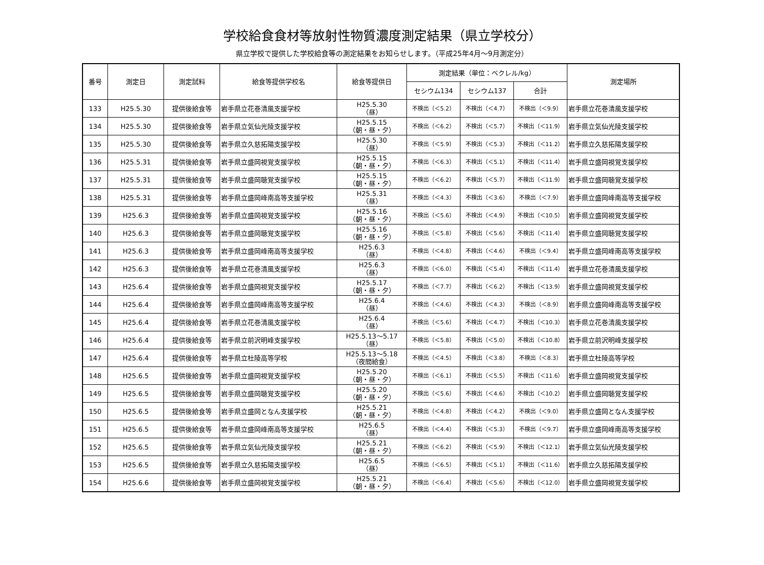学校給食食材等放射性物質濃度測定結果（県立学校分）
県立学校で提供した学校給食等の測定結果をお知らせします。（平成25年4月～9月測定分）
| 番号 | 測定日 | 測定試料 | 給食等提供学校名 | 給食等提供日 | 測定結果（単位：ベクレル/kg） | | | 測定場所 |
| --- | --- | --- | --- | --- | --- | --- | --- | --- |
| | | | | | セシウム134 | セシウム137 | 合計 | |
| 133 | H25.5.30 | 提供後給食等 | 岩手県立花巻清風支援学校 | H25.5.30 （昼） | 不検出（＜5.2） | 不検出（＜4.7） | 不検出（＜9.9） | 岩手県立花巻清風支援学校 |
| 134 | H25.5.30 | 提供後給食等 | 岩手県立気仙光陵支援学校 | H25.5.15 （朝・昼・夕） | 不検出（＜6.2） | 不検出（＜5.7） | 不検出（＜11.9） | 岩手県立気仙光陵支援学校 |
| 135 | H25.5.30 | 提供後給食等 | 岩手県立久慈拓陽支援学校 | H25.5.30 （昼） | 不検出（＜5.9） | 不検出（＜5.3） | 不検出（＜11.2） | 岩手県立久慈拓陽支援学校 |
| 136 | H25.5.31 | 提供後給食等 | 岩手県立盛岡視覚支援学校 | H25.5.15 （朝・昼・夕） | 不検出（＜6.3） | 不検出（＜5.1） | 不検出（＜11.4） | 岩手県立盛岡視覚支援学校 |
| 137 | H25.5.31 | 提供後給食等 | 岩手県立盛岡聴覚支援学校 | H25.5.15 （朝・昼・夕） | 不検出（＜6.2） | 不検出（＜5.7） | 不検出（＜11.9） | 岩手県立盛岡聴覚支援学校 |
| 138 | H25.5.31 | 提供後給食等 | 岩手県立盛岡峰南高等支援学校 | H25.5.31 （昼） | 不検出（＜4.3） | 不検出（＜3.6） | 不検出（＜7.9） | 岩手県立盛岡峰南高等支援学校 |
| 139 | H25.6.3 | 提供後給食等 | 岩手県立盛岡視覚支援学校 | H25.5.16 （朝・昼・夕） | 不検出（＜5.6） | 不検出（＜4.9） | 不検出（＜10.5） | 岩手県立盛岡視覚支援学校 |
| 140 | H25.6.3 | 提供後給食等 | 岩手県立盛岡聴覚支援学校 | H25.5.16 （朝・昼・夕） | 不検出（＜5.8） | 不検出（＜5.6） | 不検出（＜11.4） | 岩手県立盛岡聴覚支援学校 |
| 141 | H25.6.3 | 提供後給食等 | 岩手県立盛岡峰南高等支援学校 | H25.6.3 （昼） | 不検出（＜4.8） | 不検出（＜4.6） | 不検出（＜9.4） | 岩手県立盛岡峰南高等支援学校 |
| 142 | H25.6.3 | 提供後給食等 | 岩手県立花巻清風支援学校 | H25.6.3 （昼） | 不検出（＜6.0） | 不検出（＜5.4） | 不検出（＜11.4） | 岩手県立花巻清風支援学校 |
| 143 | H25.6.4 | 提供後給食等 | 岩手県立盛岡視覚支援学校 | H25.5.17 （朝・昼・夕） | 不検出（＜7.7） | 不検出（＜6.2） | 不検出（＜13.9） | 岩手県立盛岡視覚支援学校 |
| 144 | H25.6.4 | 提供後給食等 | 岩手県立盛岡峰南高等支援学校 | H25.6.4 （昼） | 不検出（＜4.6） | 不検出（＜4.3） | 不検出（＜8.9） | 岩手県立盛岡峰南高等支援学校 |
| 145 | H25.6.4 | 提供後給食等 | 岩手県立花巻清風支援学校 | H25.6.4 （昼） | 不検出（＜5.6） | 不検出（＜4.7） | 不検出（＜10.3） | 岩手県立花巻清風支援学校 |
| 146 | H25.6.4 | 提供後給食等 | 岩手県立前沢明峰支援学校 | H25.5.13～5.17 （昼） | 不検出（＜5.8） | 不検出（＜5.0） | 不検出（＜10.8） | 岩手県立前沢明峰支援学校 |
| 147 | H25.6.4 | 提供後給食等 | 岩手県立杜陵高等学校 | H25.5.13～5.18 （夜間給食） | 不検出（＜4.5） | 不検出（＜3.8） | 不検出（＜8.3） | 岩手県立杜陵高等学校 |
| 148 | H25.6.5 | 提供後給食等 | 岩手県立盛岡視覚支援学校 | H25.5.20 （朝・昼・夕） | 不検出（＜6.1） | 不検出（＜5.5） | 不検出（＜11.6） | 岩手県立盛岡視覚支援学校 |
| 149 | H25.6.5 | 提供後給食等 | 岩手県立盛岡聴覚支援学校 | H25.5.20 （朝・昼・夕） | 不検出（＜5.6） | 不検出（＜4.6） | 不検出（＜10.2） | 岩手県立盛岡聴覚支援学校 |
| 150 | H25.6.5 | 提供後給食等 | 岩手県立盛岡となん支援学校 | H25.5.21 （朝・昼・夕） | 不検出（＜4.8） | 不検出（＜4.2） | 不検出（＜9.0） | 岩手県立盛岡となん支援学校 |
| 151 | H25.6.5 | 提供後給食等 | 岩手県立盛岡峰南高等支援学校 | H25.6.5 （昼） | 不検出（＜4.4） | 不検出（＜5.3） | 不検出（＜9.7） | 岩手県立盛岡峰南高等支援学校 |
| 152 | H25.6.5 | 提供後給食等 | 岩手県立気仙光陵支援学校 | H25.5.21 （朝・昼・夕） | 不検出（＜6.2） | 不検出（＜5.9） | 不検出（＜12.1） | 岩手県立気仙光陵支援学校 |
| 153 | H25.6.5 | 提供後給食等 | 岩手県立久慈拓陽支援学校 | H25.6.5 （昼） | 不検出（＜6.5） | 不検出（＜5.1） | 不検出（＜11.6） | 岩手県立久慈拓陽支援学校 |
| 154 | H25.6.6 | 提供後給食等 | 岩手県立盛岡視覚支援学校 | H25.5.21 （朝・昼・夕） | 不検出（＜6.4） | 不検出（＜5.6） | 不検出（＜12.0） | 岩手県立盛岡視覚支援学校 |